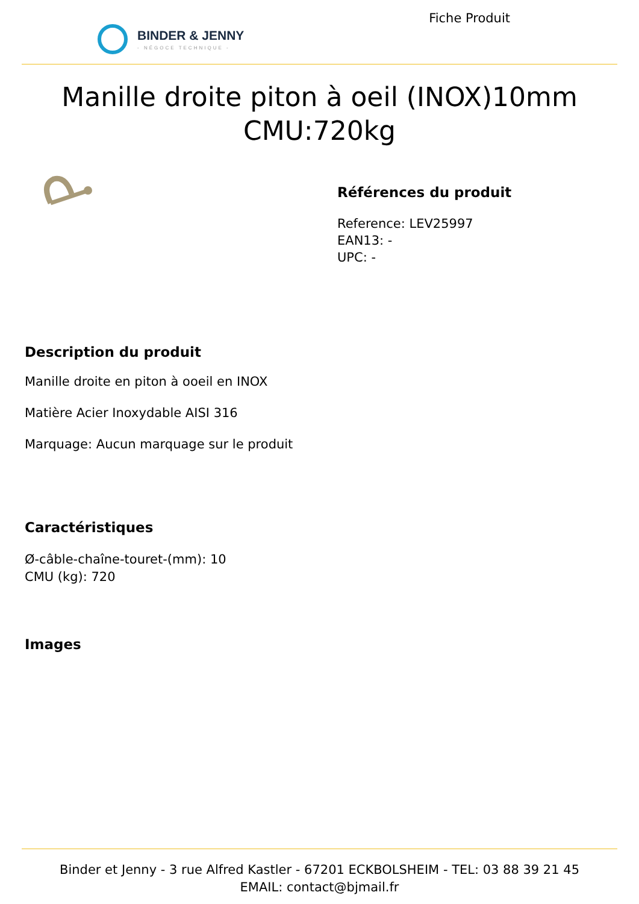BINDER & JENNY
- NÉGOCE TECHNIQUE -
Fiche Produit
Manille droite piton à oeil (INOX)10mm CMU:720kg
Références du produit
Reference: LEV25997
EAN13: -
UPC: -
Description du produit
Manille droite en piton à ooeil en INOX
Matière Acier Inoxydable AISI 316
Marquage: Aucun marquage sur le produit
Caractéristiques
Ø-câble-chaîne-touret-(mm): 10
CMU (kg): 720
Images
Binder et Jenny - 3 rue Alfred Kastler - 67201 ECKBOLSHEIM - TEL: 03 88 39 21 45
EMAIL: contact@bjmail.fr